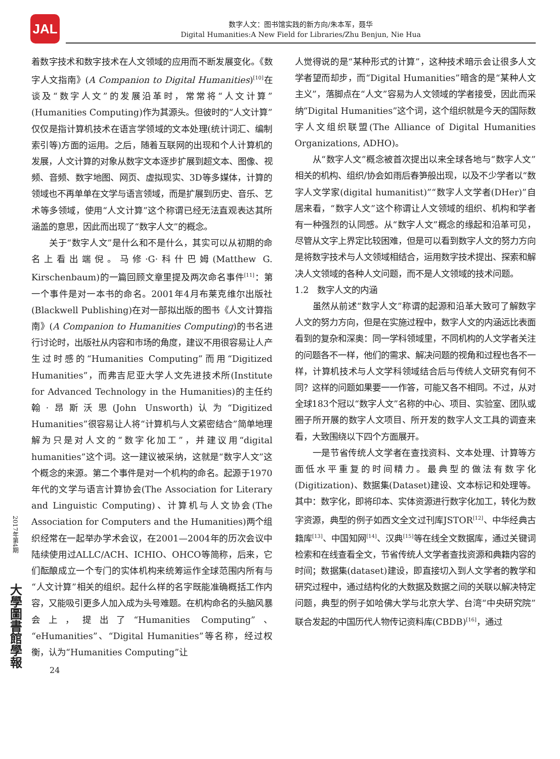JAL
数字人文：图书馆实践的新方向/朱本军，聂华
Digital Humanities:A New Field for Libraries/Zhu Benjun, Nie Hua
2017年第4期
大學圖書館學報
着数字技术和数字技术在人文领域的应用而不断发展变化。《数字人文指南》(A Companion to Digital Humanities)<sup>[10]</sup>在谈及“数字人文”的发展沿革时，常常将“人文计算”(Humanities Computing)作为其源头。但彼时的“人文计算”仅仅是指计算机技术在语言学领域的文本处理(统计词汇、编制索引等)方面的运用。之后，随着互联网的出现和个人计算机的发展，人文计算的对象从数字文本逐步扩展到超文本、图像、视频、音频、数字地图、网页、虚拟现实、3D等多媒体，计算的领域也不再单单在文学与语言领域，而是扩展到历史、音乐、艺术等多领域，使用“人文计算”这个称谓已经无法直观表达其所涵盖的意思，因此而出现了“数字人文”的概念。
关于“数字人文”是什么和不是什么，其实可以从初期的命名上看出端倪。马修·G·科什巴姆(Matthew G. Kirschenbaum)的一篇回顾文章里提及两次命名事件<sup>[11]</sup>：第一个事件是对一本书的命名。2001年4月布莱克维尔出版社(Blackwell Publishing)在对一部拟出版的图书《人文计算指南》(A Companion to Humanities Computing)的书名进行讨论时，出版社从内容和市场的角度，建议不用很容易让人产生过时感的“Humanities Computing”而用“Digitized Humanities”，而弗吉尼亚大学人文先进技术所(Institute for Advanced Technology in the Humanities)的主任约翰·昂斯沃思(John Unsworth)认为“Digitized Humanities”很容易让人将“计算机与人文紧密结合”简单地理解为只是对人文的“数字化加工”，并建议用“digital humanities”这个词。这一建议被采纳，这就是“数字人文”这个概念的来源。第二个事件是对一个机构的命名。起源于1970年代的文学与语言计算协会(The Association for Literary and Linguistic Computing)、计算机与人文协会(The Association for Computers and the Humanities)两个组织经常在一起举办学术会议，在2001—2004年的历次会议中陆续使用过ALLC/ACH、ICHIO、OHCO等简称，后来，它们酝酿成立一个专门的实体机构来统筹运作全球范围内所有与“人文计算”相关的组织。起什么样的名字既能准确概括工作内容，又能吸引更多人加入成为头号难题。在机构命名的头脑风暴会上，提出了“Humanities Computing”、“eHumanities”、“Digital Humanities”等名称，经过权衡，认为“Humanities Computing”让
24
人觉得说的是“某种形式的计算”，这种技术暗示会让很多人文学者望而却步，而“Digital Humanities”暗含的是“某种人文主义”，落脚点在“人文”容易为人文领域的学者接受，因此而采纳“Digital Humanities”这个词，这个组织就是今天的国际数字人文组织联盟(The Alliance of Digital Humanities Organizations, ADHO)。
从“数字人文”概念被首次提出以来全球各地与“数字人文”相关的机构、组织/协会如雨后春笋般出现，以及不少学者以“数字人文学家(digital humanitist)”“数字人文学者(DHer)”自居来看，“数字人文”这个称谓让人文领域的组织、机构和学者有一种强烈的认同感。从“数字人文”概念的缘起和沿革可见，尽管从文字上界定比较困难，但是可以看到数字人文的努力方向是将数字技术与人文领域相结合，运用数字技术提出、探索和解决人文领域的各种人文问题，而不是人文领域的技术问题。
1.2　数字人文的内涵
虽然从前述“数字人文”称谓的起源和沿革大致可了解数字人文的努力方向，但是在实施过程中，数字人文的内涵远比表面看到的复杂和深奥：同一学科领域里，不同机构的人文学者关注的问题各不一样，他们的需求、解决问题的视角和过程也各不一样，计算机技术与人文学科领域结合后与传统人文研究有何不同？这样的问题如果要一一作答，可能又各不相同。不过，从对全球183个冠以“数字人文”名称的中心、项目、实验室、团队或圈子所开展的数字人文项目、所开发的数字人文工具的调查来看，大致围绕以下四个方面展开。
一是节省传统人文学者在查找资料、文本处理、计算等方面低水平重复的时间精力。最典型的做法有数字化(Digitization)、数据集(Dataset)建设、文本标记和处理等。其中：数字化，即将印本、实体资源进行数字化加工，转化为数字资源，典型的例子如西文全文过刊库JSTOR<sup>[12]</sup>、中华经典古籍库<sup>[13]</sup>、中国知网<sup>[14]</sup>、汉典<sup>[15]</sup>等在线全文数据库，通过关键词检索和在线查看全文，节省传统人文学者查找资源和典籍内容的时间；数据集(dataset)建设，即直接切入到人文学者的教学和研究过程中，通过结构化的大数据及数据之间的关联以解决特定问题，典型的例子如哈佛大学与北京大学、台湾“中央研究院”联合发起的中国历代人物传记资料库(CBDB)<sup>[16]</sup>，通过